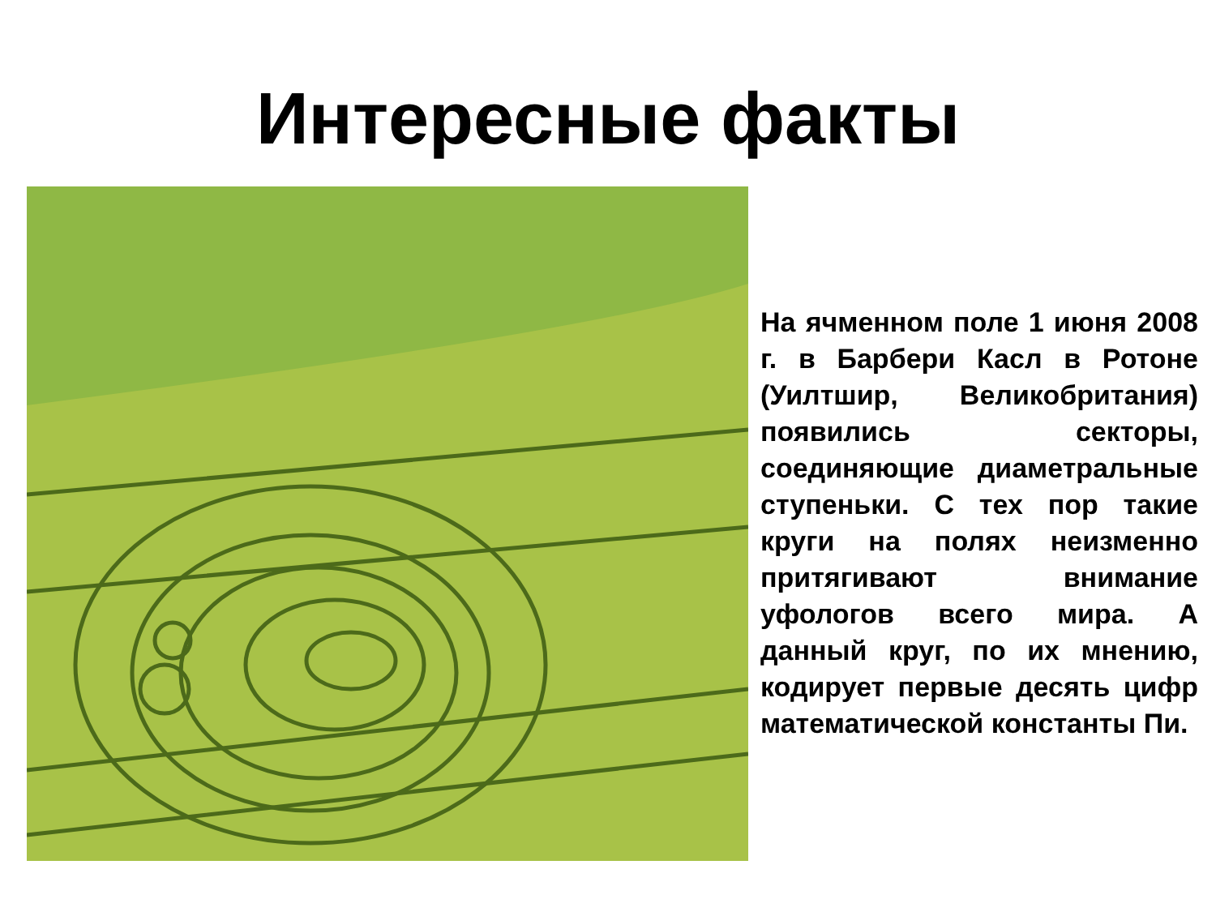Интересные факты
На ячменном поле 1 июня 2008 г. в Барбери Касл в Ротоне (Уилтшир, Великобритания) появились секторы, соединяющие диаметральные ступеньки. С тех пор такие круги на полях неизменно притягивают внимание уфологов всего мира. А данный круг, по их мнению, кодирует первые десять цифр математической константы Пи.